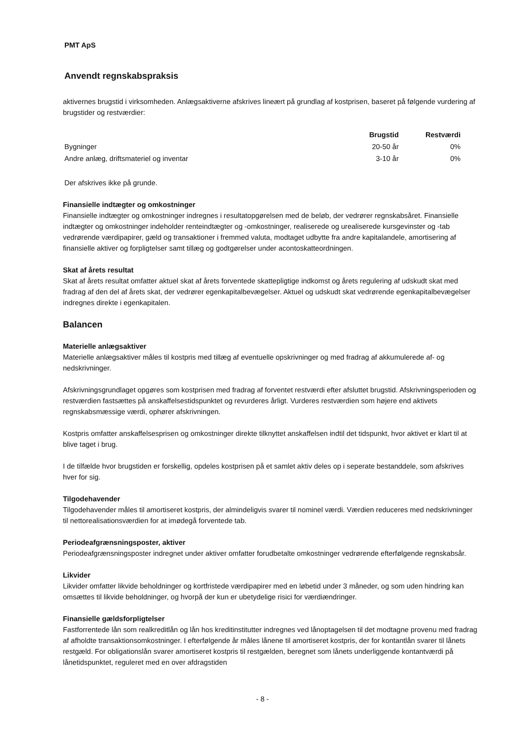PMT ApS
Anvendt regnskabspraksis
aktivernes brugstid i virksomheden. Anlægsaktiverne afskrives lineært på grundlag af kostprisen, baseret på følgende vurdering af brugstider og restværdier:
| | Brugstid | Restværdi |
| --- | --- | --- |
| Bygninger | 20-50 år | 0% |
| Andre anlæg, driftsmateriel og inventar | 3-10 år | 0% |
Der afskrives ikke på grunde.
Finansielle indtægter og omkostninger
Finansielle indtægter og omkostninger indregnes i resultatopgørelsen med de beløb, der vedrører regnskabsåret. Finansielle indtægter og omkostninger indeholder renteindtægter og -omkostninger, realiserede og urealiserede kursgevinster og -tab vedrørende værdipapirer, gæld og transaktioner i fremmed valuta, modtaget udbytte fra andre kapitalandele, amortisering af finansielle aktiver og forpligtelser samt tillæg og godtgørelser under acontoskatteordningen.
Skat af årets resultat
Skat af årets resultat omfatter aktuel skat af årets forventede skattepligtige indkomst og årets regulering af udskudt skat med fradrag af den del af årets skat, der vedrører egenkapitalbevægelser. Aktuel og udskudt skat vedrørende egenkapitalbevægelser indregnes direkte i egenkapitalen.
Balancen
Materielle anlægsaktiver
Materielle anlægsaktiver måles til kostpris med tillæg af eventuelle opskrivninger og med fradrag af akkumulerede af- og nedskrivninger.
Afskrivningsgrundlaget opgøres som kostprisen med fradrag af forventet restværdi efter afsluttet brugstid. Afskrivningsperioden og restværdien fastsættes på anskaffelsestidspunktet og revurderes årligt. Vurderes restværdien som højere end aktivets regnskabsmæssige værdi, ophører afskrivningen.
Kostpris omfatter anskaffelsesprisen og omkostninger direkte tilknyttet anskaffelsen indtil det tidspunkt, hvor aktivet er klart til at blive taget i brug.
I de tilfælde hvor brugstiden er forskellig, opdeles kostprisen på et samlet aktiv deles op i seperate bestanddele, som afskrives hver for sig.
Tilgodehavender
Tilgodehavender måles til amortiseret kostpris, der almindeligvis svarer til nominel værdi. Værdien reduceres med nedskrivninger til nettorealisationsværdien for at imødegå forventede tab.
Periodeafgrænsningsposter, aktiver
Periodeafgrænsningsposter indregnet under aktiver omfatter forudbetalte omkostninger vedrørende efterfølgende regnskabsår.
Likvider
Likvider omfatter likvide beholdninger og kortfristede værdipapirer med en løbetid under 3 måneder, og som uden hindring kan omsættes til likvide beholdninger, og hvorpå der kun er ubetydelige risici for værdiændringer.
Finansielle gældsforpligtelser
Fastforrentede lån som realkreditlån og lån hos kreditinstitutter indregnes ved lånoptagelsen til det modtagne provenu med fradrag af afholdte transaktionsomkostninger. I efterfølgende år måles lånene til amortiseret kostpris, der for kontantlån svarer til lånets restgæld. For obligationslån svarer amortiseret kostpris til restgælden, beregnet som lånets underliggende kontantværdi på lånetidspunktet, reguleret med en over afdragstiden
- 8 -